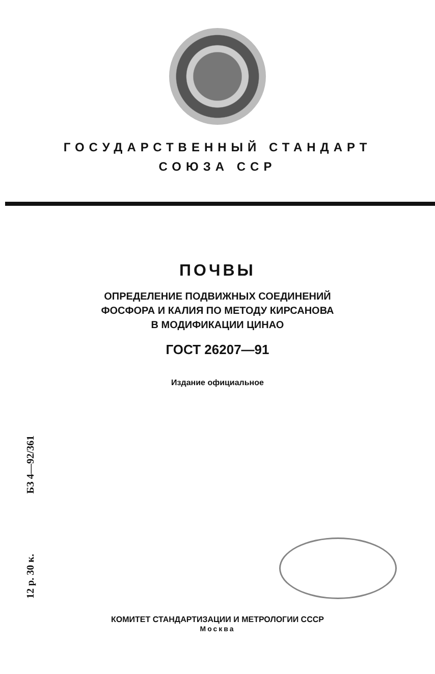ГОСУДАРСТВЕННЫЙ СТАНДАРТ
СОЮЗА ССР
ПОЧВЫ
ОПРЕДЕЛЕНИЕ ПОДВИЖНЫХ СОЕДИНЕНИЙ
ФОСФОРА И КАЛИЯ ПО МЕТОДУ КИРСАНОВА
В МОДИФИКАЦИИ ЦИНАО
ГОСТ 26207—91
Издание официальное
12 р. 30 к. БЗ 4—92/361
КОМИТЕТ СТАНДАРТИЗАЦИИ И МЕТРОЛОГИИ СССР
Москва